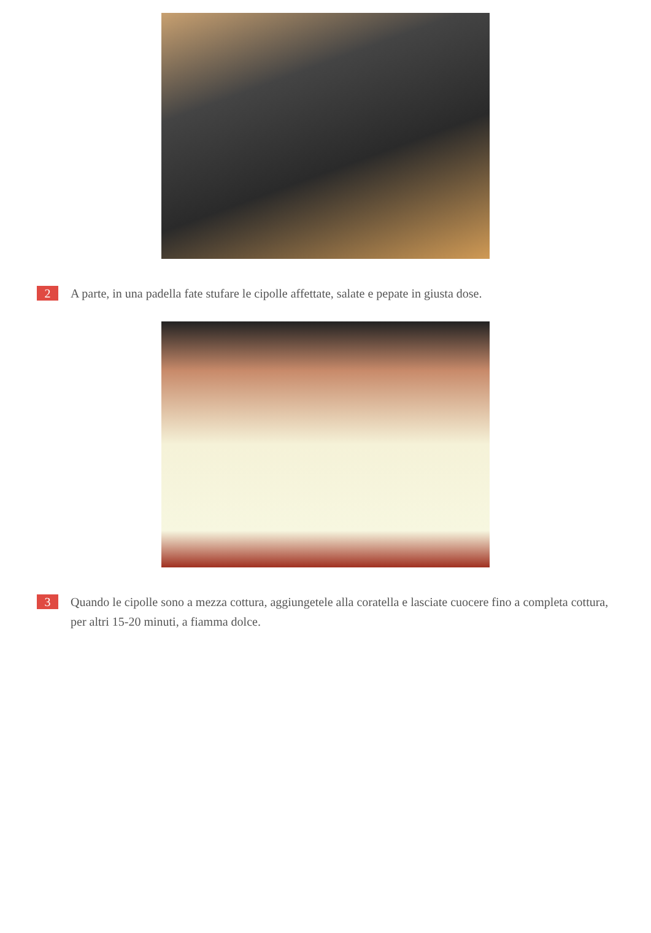2
A parte, in una padella fate stufare le cipolle affettate, salate e pepate in giusta dose.
3
Quando le cipolle sono a mezza cottura, aggiungetele alla coratella e lasciate cuocere fino a completa cottura, per altri 15-20 minuti, a fiamma dolce.